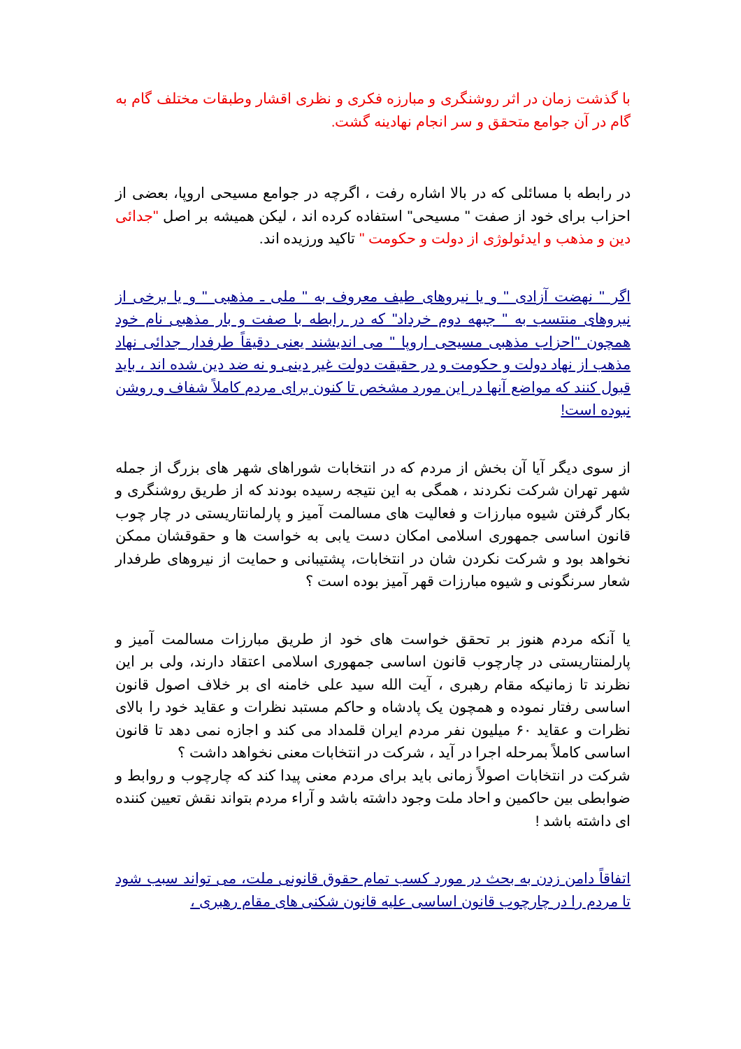با گذشت زمان در اثر روشنگری و مبارزه فکری و نظری اقشار وطبقات مختلف گام به گام در آن جوامع متحقق و سر انجام نهادینه گشت.
در رابطه با مسائلی که در بالا اشاره رفت ، اگرچه در جوامع مسیحی اروپا، بعضی از احزاب برای خود از صفت " مسیحی" استفاده کرده اند ، لیکن همیشه بر اصل "جدائی دین و مذهب و ایدئولوژی از دولت و حکومت " تاکید ورزیده اند.
اگر " نهضت آزادی " و یا نیروهای طیف معروف به " ملی ـ مذهبی " و یا برخی از نیروهای منتسب به " جبهه دوم خرداد" که در رابطه با صفت و بار مذهبی نام خود همچون "احزاب مذهبی مسیحی اروپا " می اندیشند یعنی دقیقاً طرفدار جدائی نهاد مذهب از نهاد دولت و حکومت و در حقیقت دولت غیر دینی و نه ضد دین شده اند ، باید قبول کنند که مواضع آنها در این مورد مشخص تا کنون برای مردم کاملاً شفاف و روشن نبوده است!
از سوی دیگر آیا آن بخش از مردم که در انتخابات شوراهای شهر های بزرگ از جمله شهر تهران شرکت نکردند ، همگی به این نتیجه رسیده بودند که از طریق روشنگری و بکار گرفتن شیوه مبارزات و فعالیت های مسالمت آمیز و پارلمانتاریستی در چار چوب قانون اساسی جمهوری اسلامی امکان دست یابی به خواست ها و حقوقشان ممکن نخواهد بود و شرکت نکردن شان در انتخابات، پشتیبانی و حمایت از نیروهای طرفدار شعار سرنگونی و شیوه مبارزات قهر آمیز بوده است ؟
یا آنکه مردم هنوز بر تحقق خواست های خود از طریق مبارزات مسالمت آمیز و پارلمنتاریستی در چارچوب قانون اساسی جمهوری اسلامی اعتقاد دارند، ولی بر این نظرند تا زمانیکه مقام رهبری ، آیت الله سید علی خامنه ای بر خلاف اصول قانون اساسی رفتار نموده و همچون یک پادشاه و حاکم مستبد نظرات و عقاید خود را بالای نظرات و عقاید ۶۰ میلیون نفر مردم ایران قلمداد می کند و اجازه نمی دهد تا قانون اساسی کاملاً بمرحله اجرا در آید ، شرکت در انتخابات معنی نخواهد داشت ؟
شرکت در انتخابات اصولاً زمانی باید برای مردم معنی پیدا کند که چارچوب و روابط و ضوابطی بین حاکمین و احاد ملت وجود داشته باشد و آراء مردم بتواند نقش تعیین کننده ای داشته باشد !
اتفاقاً دامن زدن به بحث در مورد کسب تمام حقوق قانونی ملت، می تواند سبب شود تا مردم را در چارچوب قانون اساسی علیه قانون شکنی های مقام رهبری ،